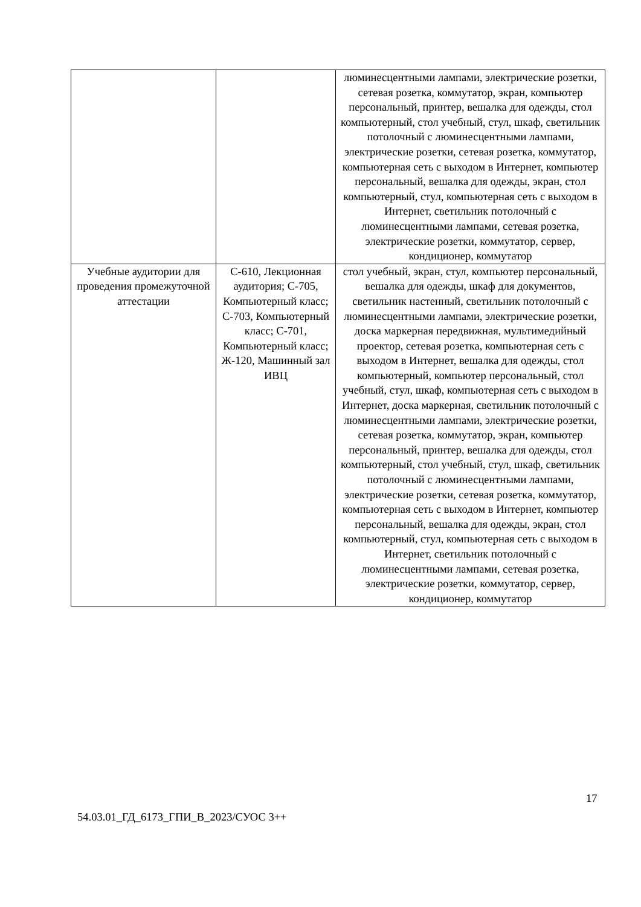| | | люминесцентными лампами, электрические розетки, сетевая розетка, коммутатор, экран, компьютер персональный, принтер, вешалка для одежды, стол компьютерный, стол учебный, стул, шкаф, светильник потолочный с люминесцентными лампами, электрические розетки, сетевая розетка, коммутатор, компьютерная сеть с выходом в Интернет, компьютер персональный, вешалка для одежды, экран, стол компьютерный, стул, компьютерная сеть с выходом в Интернет, светильник потолочный с люминесцентными лампами, сетевая розетка, электрические розетки, коммутатор, сервер, кондиционер, коммутатор |
| Учебные аудитории для проведения промежуточной аттестации | С-610, Лекционная аудитория; С-705, Компьютерный класс; С-703, Компьютерный класс; С-701, Компьютерный класс; Ж-120, Машинный зал ИВЦ | стол учебный, экран, стул, компьютер персональный, вешалка для одежды, шкаф для документов, светильник настенный, светильник потолочный с люминесцентными лампами, электрические розетки, доска маркерная передвижная, мультимедийный проектор, сетевая розетка, компьютерная сеть с выходом в Интернет, вешалка для одежды, стол компьютерный, компьютер персональный, стол учебный, стул, шкаф, компьютерная сеть с выходом в Интернет, доска маркерная, светильник потолочный с люминесцентными лампами, электрические розетки, сетевая розетка, коммутатор, экран, компьютер персональный, принтер, вешалка для одежды, стол компьютерный, стол учебный, стул, шкаф, светильник потолочный с люминесцентными лампами, электрические розетки, сетевая розетка, коммутатор, компьютерная сеть с выходом в Интернет, компьютер персональный, вешалка для одежды, экран, стол компьютерный, стул, компьютерная сеть с выходом в Интернет, светильник потолочный с люминесцентными лампами, сетевая розетка, электрические розетки, коммутатор, сервер, кондиционер, коммутатор |
17
54.03.01_ГД_6173_ГПИ_В_2023/СУОС 3++